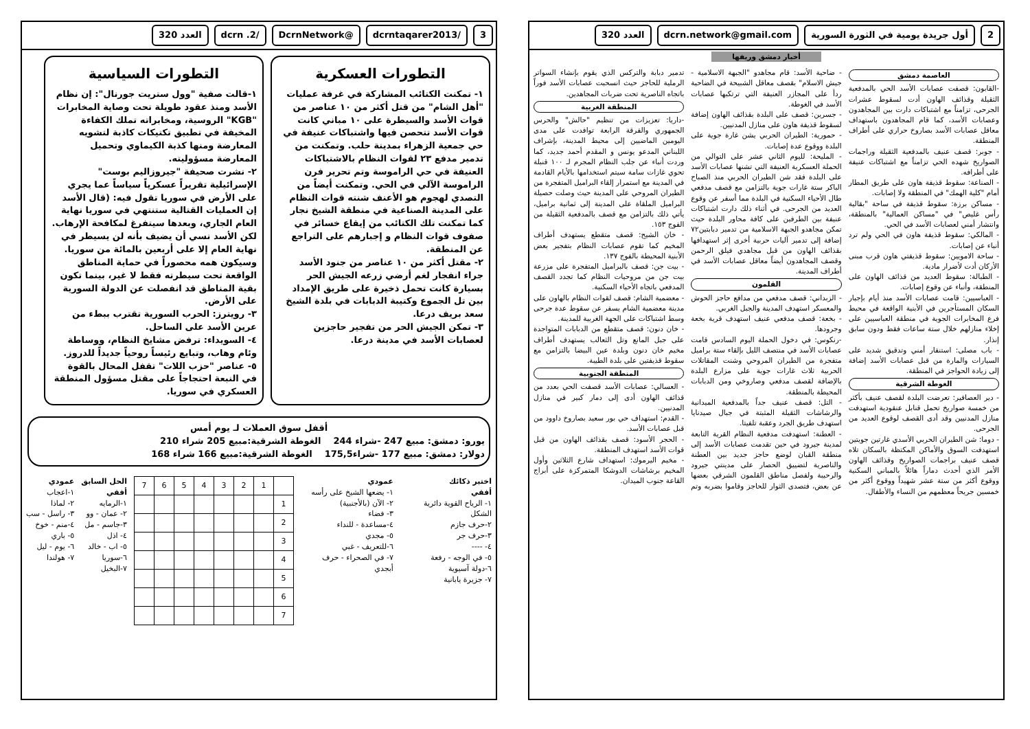3 /dcrntaqarer2013 @DcrnNetwork /dcrn .2 العدد 320
التطورات العسكرية
١- تمكنت الكتائب المشاركة في غرفة عمليات "أهل الشام" من قتل أكثر من ١٠ عناصر من قوات الأسد والسيطرة على ١٠ مباني كانت قوات الأسد تتحصن فيها واشتباكات عنيفة في حي جمعية الزهراء بمدينة حلب. وتمكنت من تدمير مدفع ٢٣ لقوات النظام بالاشتباكات العنيفة في حي الراموسة وتم تحرير فرن الراموسة الآلي في الحي. وتمكنت أيضاً من التصدي لهجوم هو الأعنف شنته قوات النظام على المدينة الصناعية في منطقة الشيخ نجار كما تمكنت تلك الكتائب من إيقاع خسائر في صفوف قوات النظام و إجبارهم على التراجع عن المنطقة.
٢- مقتل أكثر من ١٠ عناصر من جنود الأسد جراء انفجار لغم أرضي زرعه الجيش الحر بسيارة كانت تحمل ذخيرة على طريق الإمداد بين تل الجموع وكتيبة الدبابات في بلدة الشيخ سعد بريف درعا.
٣- تمكن الجيش الحر من تفجير حاجزين لعصابات الأسد في مدينة درعا.
التطورات السياسية
١-قالت صفية "وول ستريت جورنال": إن نظام الأسد ومنذ عقود طويلة تحت وصاية المخابرات "KGB" الروسية، ومخابراته تملك الكفاءة المخيفة في تطبيق تكتيكات كاذبة لتشويه المعارضة ومنها كذبة الكيماوي وتحميل المعارضة مسؤوليته.
٢- نشرت صحيفة "جيروزاليم بوست" الإسرائيلية تقريراً عسكرياً سياساً عما يجري على الأرض في سوريا تقول فيه: (قال الأسد إن العمليات القتالية ستنتهي في سوريا نهاية العام الجاري، وبعدها سيتفرغ لمكافحة الإرهاب. لكن الأسد نسي أن يضيف بأنه لن يسيطر في نهاية العام إلا على أربعين بالمائة من سوريا. وسيكون همه محصوراً في حماية المناطق الواقعة تحت سيطرته فقط لا غير، بينما تكون بقية المناطق قد انفصلت عن الدولة السورية على الأرض.
٣- رويترز: الحرب السورية تقترب ببطء من عرين الأسد على الساحل.
٤- السويداء: ترفض مشايخ النظام، ووساطة وئام وهاب، وتبايع رئيساً روحياً جديداً للدروز.
٥- عناصر "حزب اللات" تقفل المحال بالقوة في النبعة احتجاجاً على مقتل مسؤول المنطقة العسكري في سوريا.
أقفل سوق العملات لـ يوم أمس
يورو: دمشق: مبيع 247 -شراء 244 الغوطة الشرقية:مبيع 205 شراء 210
دولار: دمشق: مبيع 177 -شراء175,5 الغوطة الشرقية:مبيع 166 شراء 168
اختبر ذكائك
أفقي
١- الرياح القوية دائرية الشكل
٢-حرف جازم
٣-حرف جر
٤- ----
٥- في الوجه - رفعة
٦-دولة آسيوية
٧- جزيرة يابانية
عمودي
١- يضعها الشيخ على رأسه
٢- الآن (بالأجنبية)
٣- فضاء
٤-مساعدة - للنداء
٥- مجدي
٦-للتعريف - غبي
٧- في الصحراء - حرف أبجدي
| | 1 | 2 | 3 | 4 | 5 | 6 | 7 |
| 1 | | | | | | | |
| 2 | | | | | | | |
| 3 | | | | | | | |
| 4 | | | | | | | |
| 5 | | | | | | | |
| 6 | | | | | | | |
| 7 | | | | | | | |
الحل السابق
أفقي
١-الرمايه
٢- عمان - وو
٣-جاسم - مل
٤- اذل
٥- اب - خالد
٦-سوريا
٧-البخيل
عمودي
١-اعجاب
٢- لماذا
٣- راسل - سب
٤-منم - خوخ
٥- باري
٦- يوم - ليل
٧- هولندا
2 أول جريدة يومية في الثورة السورية
dcrn.network@gmail.com العدد 320
أخبار دمشق وريفها
العاصمة دمشق
-القابون: قصفت عصابات الأسد الحي بالمدفعية الثقيلة وقذائف الهاون أدت لسقوط عشرات الجرحى، تزامناً مع اشتباكات دارت بين المجاهدون وعصابات الأسد، كما قام المجاهدون باستهداف معاقل عصابات الأسد بصاروخ حراري على أطراف المنطقة.
- جوبر: قصف عنيف بالمدفعية الثقيلة وراجمات الصواريخ شهده الحي تزامناً مع اشتباكات عنيفة على أطرافه.
- الصناعة: سقوط قذيفة هاون على طريق المطار أمام "كلية الهمك" في المنطقة ولا إصابات.
- مساكن برزة: سقوط قذيفة في ساحة "بقالية رأس غليص" في "مساكن العمالية" بالمنطقة، وانتشار أمني لعصابات الأسد في الحي.
- المالكي: سقوط قذيفة هاون في الحي ولم ترد أنباء عن إصابات.
- ساحة الامويين: سقوط قذيفتي هاون قرب مبنى الأركان أدت لأضرار مادية.
- الطبالة: سقوط العديد من قذائف الهاون على المنطقة، وأنباء عن وقوع إصابات.
- العباسيين: قامت عصابات الأسد منذ أيام بإجبار السكان المستأجرين في الأبنية الواقعة في محيط فرع المخابرات الجوية في منطقة العباسيين على إخلاء منازلهم خلال ستة ساعات فقط ودون سابق إنذار.
- باب مصلى: استنفار أمني وتدقيق شديد على السيارات والمارة من قبل عصابات الأسد إضافة إلى زيادة الحواجز في المنطقة.
الغوطة الشرقية
- دير العصافير: تعرضت البلدة لقصف عنيف بأكثر من خمسة صواريخ تحمل قنابل عنقودية استهدفت منازل المدنيين وقد أدى القصف لوقوع العديد من الجرحى.
- دوما: شن الطيران الحربي الأسدي غارتين جويتين استهدفت السوق والأماكن المكتظة بالسكان تلاه قصف عنيف براجمات الصواريخ وقذائف الهاون الأمر الذي أحدث دماراً هائلاً بالمباني السكنية ووقوع أكثر من ستة عشر شهيداً ووقوع أكثر من خمسين جريحاً معظمهم من النساء والأطفال.
- ضاحية الأسد: قام مجاهدو "الجبهة الاسلامية - جيش الاسلام" بقصف معاقل الشبيحة في الضاحية ردأ على المجازر العنيفة التي ترتكبها عصابات الأسد في الغوطة.
- جسرين: قصف على البلدة بقذائف الهاون إضافة لسقوط قذيفة هاون على منازل المدنيين.
- حمورية: الطيران الحربي يشن غارة جوية على البلدة ووقوع عدة إصابات.
- المليحة: لليوم الثاني عشر على التوالي من الحملة العسكرية العنيفة التي تشنها عصابات الأسد على البلدة فقد شن الطيران الحربي منذ الصباح الباكر ستة غارات جوية بالتزامن مع قصف مدفعي طال الأحياء السكنية في البلدة مما أسفر عن وقوع العديد من الجرحى. في أثناء ذلك دارت اشتباكات عنيفة بين الطرفين على كافة محاور البلدة حيث تمكن مجاهدو الجبهة الاسلامية من تدمير دبابتين٧٢ إضافة إلى تدمير آليات حربية أخرى إثر استهدافها بقذائف الهاون من قبل مجاهدي فيلق الرحمن وقصف المجاهدون أيضاً معاقل عصابات الأسد في أطراف المدينة.
القلمون
- الزبداني: قصف مدفعي من مدافع حاجز الحوش والمعسكر استهدف المدينة والجبل الغربي.
- بخعة: قصف مدفعي عنيف استهدف قرية بخعة وجرودها.
-رنكوس: في دخول الحملة اليوم السادس قامت عصابات الأسد في منتصف الليل بإلقاء ستة براميل متفجرة من الطيران المروحي وشنت المقاتلات الحربية ثلاث غارات جوية على مزارع البلدة بالإضافة لقصف مدفعي وصاروخي ومن الدبابات المحيطة بالمنطقة.
- التل: قصف عنيف جداً بالمدفعية الميدانية والرشاشات الثقيلة المثبتة في جبال صيدنايا استهدف طريق الجرد وعقبة تلفيتا.
- العطنة: استهدفت مدفعية النظام القرية التابعة لمدينة جيرود في حين تقدمت عصابات الأسد إلى منطقة القبان لوضع حاجز جديد بين العطنة والناصرية لتضييق الحصار على مدينتي جيرود والرحيبة ولفصل مناطق القلمون الشرقي بعضها عن بعض، فتصدى الثوار للحاجز وقاموا بضربه وتم تدمير دبابة والتركس الذي يقوم بإنشاء السواتر الرملية للحاجز حيث انسحبت عصابات الأسد فوراً باتجاه الناصرية تحت ضربات المجاهدين.
المنطقة الغربية
-داريا: تعزيزات من تنظيم "حالش" والحرس الجمهوري والفرقة الرابعة توافدت على مدى اليومين الماضيين إلى محيط المدينة، بإشراف اللبناني المدعو يونس و المقدم أحمد جديد، كما وردت أنباء عن جلب النظام المجرم لـ ١٠٠ قنبلة تحوي غازات سامة سيتم استخدامها بالأيام القادمة في المدينة مع استمرار إلقاء البراميل المتفجرة من الطيران المروحي على المدينة حيث وصلت حصيلة البراميل الملقاة على المدينة إلى ثمانية براميل، يأتي ذلك بالتزامن مع قصف بالمدفعية الثقيلة من الفوج ١٥٣.
- خان الشيح: قصف متقطع يستهدف أطراف المخيم كما تقوم عصابات النظام بتفجير بعض الأبنية المحيطة بالفوج ١٣٧.
- بيت جن: قصف بالبراميل المتفجرة على مزرعة بيت جن من مروحيات النظام كما تجدد القصف المدفعي باتجاه الأحياء السكنية.
- معضمية الشام: قصف لقوات النظام بالهاون على مدينة معضمية الشام يسفر عن سقوط عدة جرحى وسط اشتباكات على الجهة الغربية للمدينة.
- خان دنون: قصف متقطع من الدبابات المتواجدة على جبل المانع وتل الثعالب يستهدف أطراف مخيم خان دنون وبلدة عين البيضا بالتزامن مع سقوط قذيفتين على بلدة الطيبة.
المنطقة الجنوبية
- العسالي: عصابات الأسد قصفت الحي بعدد من قذائف الهاون أدى إلى دمار كبير في منازل المدنيين.
- القدم: استهداف حي بور سعيد بصاروخ داوود من قبل عصابات الأسد.
- الحجر الأسود: قصف بقذائف الهاون من قبل قوات الأسد استهدف المنطقة.
- مخيم اليرموك: استهداف شارع الثلاثين وأول المخيم برشاشات الدوشكا المتمركزة على أبراج القاعة جنوب الميدان.